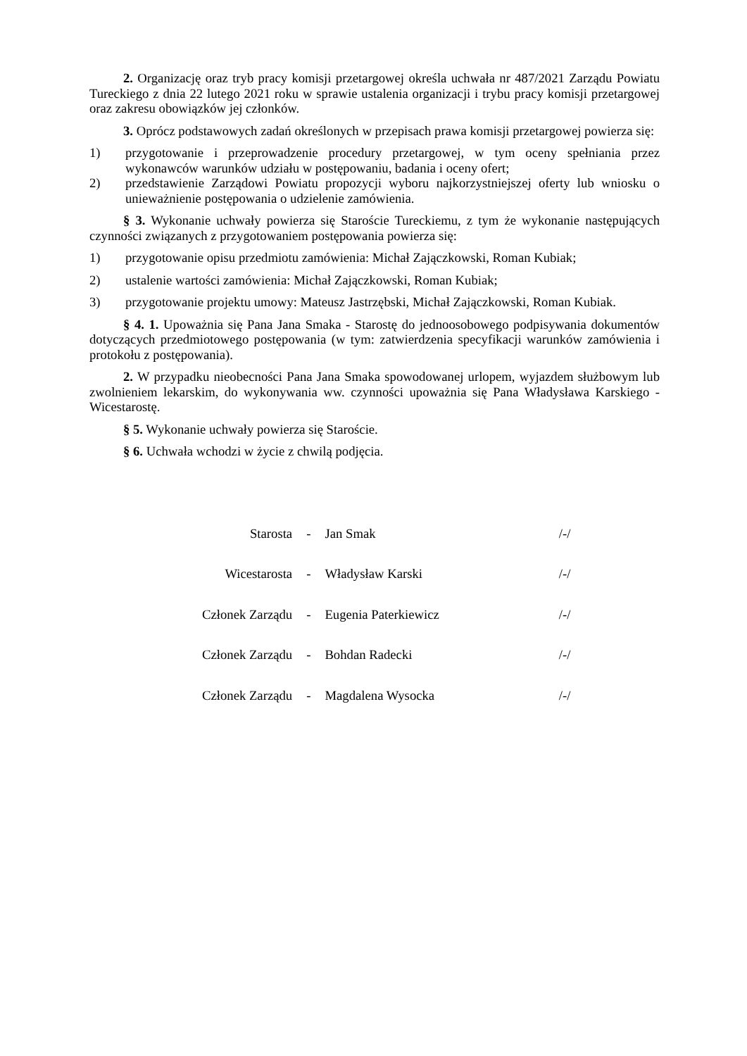2. Organizację oraz tryb pracy komisji przetargowej określa uchwała nr 487/2021 Zarządu Powiatu Tureckiego z dnia 22 lutego 2021 roku w sprawie ustalenia organizacji i trybu pracy komisji przetargowej oraz zakresu obowiązków jej członków.
3. Oprócz podstawowych zadań określonych w przepisach prawa komisji przetargowej powierza się:
1) przygotowanie i przeprowadzenie procedury przetargowej, w tym oceny spełniania przez wykonawców warunków udziału w postępowaniu, badania i oceny ofert;
2) przedstawienie Zarządowi Powiatu propozycji wyboru najkorzystniejszej oferty lub wniosku o unieważnienie postępowania o udzielenie zamówienia.
§ 3. Wykonanie uchwały powierza się Staroście Tureckiemu, z tym że wykonanie następujących czynności związanych z przygotowaniem postępowania powierza się:
1) przygotowanie opisu przedmiotu zamówienia: Michał Zajączkowski, Roman Kubiak;
2) ustalenie wartości zamówienia: Michał Zajączkowski, Roman Kubiak;
3) przygotowanie projektu umowy: Mateusz Jastrzębski, Michał Zajączkowski, Roman Kubiak.
§ 4. 1. Upoważnia się Pana Jana Smaka - Starostę do jednoosobowego podpisywania dokumentów dotyczących przedmiotowego postępowania (w tym: zatwierdzenia specyfikacji warunków zamówienia i protokołu z postępowania).
2. W przypadku nieobecności Pana Jana Smaka spowodowanej urlopem, wyjazdem służbowym lub zwolnieniem lekarskim, do wykonywania ww. czynności upoważnia się Pana Władysława Karskiego - Wicestarostę.
§ 5. Wykonanie uchwały powierza się Staroście.
§ 6. Uchwała wchodzi w życie z chwilą podjęcia.
| Starosta | - | Jan Smak | /-/ |
| Wicestarosta | - | Władysław Karski | /-/ |
| Członek Zarządu | - | Eugenia Paterkiewicz | /-/ |
| Członek Zarządu | - | Bohdan Radecki | /-/ |
| Członek Zarządu | - | Magdalena Wysocka | /-/ |